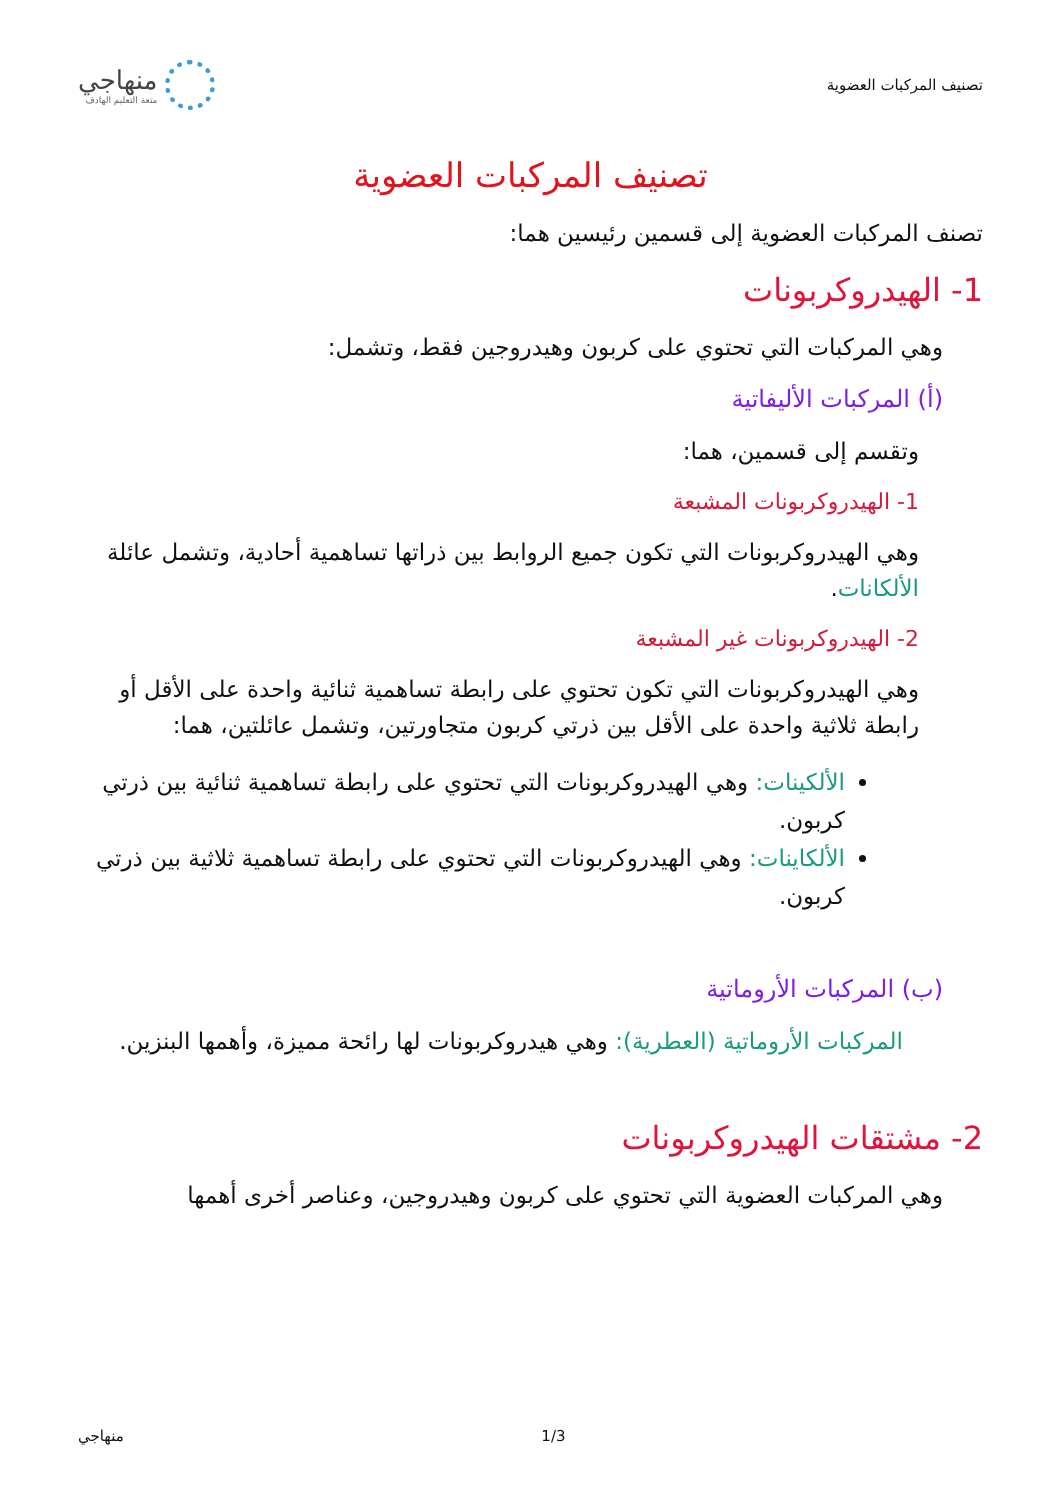تصنيف المركبات العضوية
منهاجي
متعة التعليم الهادف
تصنيف المركبات العضوية
تصنف المركبات العضوية إلى قسمين رئيسين هما:
1- الهيدروكربونات
وهي المركبات التي تحتوي على كربون وهيدروجين فقط، وتشمل:
(أ) المركبات الأليفاتية
وتقسم إلى قسمين، هما:
1- الهيدروكربونات المشبعة
وهي الهيدروكربونات التي تكون جميع الروابط بين ذراتها تساهمية أحادية، وتشمل عائلة الألكانات.
2- الهيدروكربونات غير المشبعة
وهي الهيدروكربونات التي تكون تحتوي على رابطة تساهمية ثنائية واحدة على الأقل أو رابطة ثلاثية واحدة على الأقل بين ذرتي كربون متجاورتين، وتشمل عائلتين، هما:
الألكينات: وهي الهيدروكربونات التي تحتوي على رابطة تساهمية ثنائية بين ذرتي كربون.
الألكاينات: وهي الهيدروكربونات التي تحتوي على رابطة تساهمية ثلاثية بين ذرتي كربون.
(ب) المركبات الأروماتية
المركبات الأروماتية (العطرية): وهي هيدروكربونات لها رائحة مميزة، وأهمها البنزين.
2- مشتقات الهيدروكربونات
وهي المركبات العضوية التي تحتوي على كربون وهيدروجين، وعناصر أخرى أهمها
منهاجي 1/3